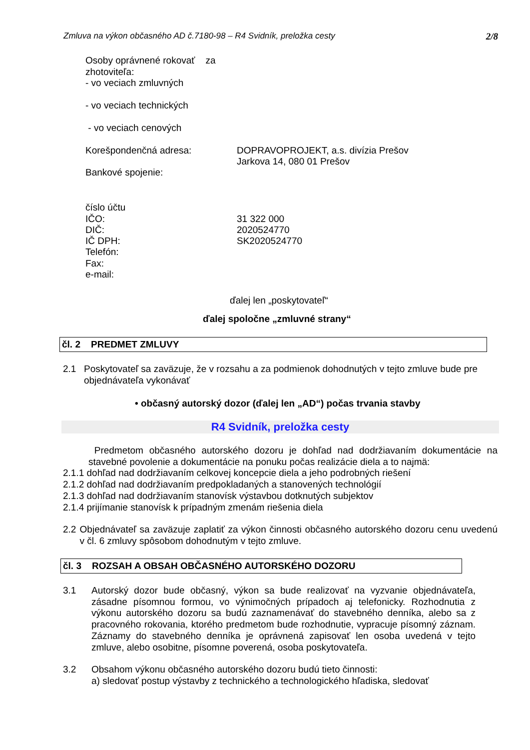Zmluva na výkon občasného AD č.7180-98 – R4 Svidník, preložka cesty 2/8
Osoby oprávnené rokovať za
zhotoviteľa:
- vo veciach zmluvných
- vo veciach technických
- vo veciach cenových
Korešpondenčná adresa: DOPRAVOPROJEKT, a.s. divízia Prešov
Jarkova 14, 080 01 Prešov
Bankové spojenie:
číslo účtu
IČO: 31 322 000
DIČ: 2020524770
IČ DPH: SK2020524770
Telefón:
Fax:
e-mail:
ďalej len „poskytovateľ“
ďalej spoločne „zmluvné strany“
čl. 2 PREDMET ZMLUVY
2.1
Poskytovateľ sa zaväzuje, že v rozsahu a za podmienok dohodnutých v tejto zmluve bude pre objednávateľa vykonávať
• občasný autorský dozor (ďalej len „AD“) počas trvania stavby
R4 Svidník, preložka cesty
Predmetom občasného autorského dozoru je dohľad nad dodržiavaním dokumentácie na stavebné povolenie a dokumentácie na ponuku počas realizácie diela a to najmä:
2.1.1 dohľad nad dodržiavaním celkovej koncepcie diela a jeho podrobných riešení
2.1.2 dohľad nad dodržiavaním predpokladaných a stanovených technológií
2.1.3 dohľad nad dodržiavaním stanovísk výstavbou dotknutých subjektov
2.1.4 prijímanie stanovísk k prípadným zmenám riešenia diela
2.2
Objednávateľ sa zaväzuje zaplatiť za výkon činnosti občasného autorského dozoru cenu uvedenú v čl. 6 zmluvy spôsobom dohodnutým v tejto zmluve.
čl. 3 ROZSAH A OBSAH OBČASNÉHO AUTORSKÉHO DOZORU
3.1
Autorský dozor bude občasný, výkon sa bude realizovať na vyzvanie objednávateľa, zásadne písomnou formou, vo výnimočných prípadoch aj telefonicky. Rozhodnutia z výkonu autorského dozoru sa budú zaznamenávať do stavebného denníka, alebo sa z pracovného rokovania, ktorého predmetom bude rozhodnutie, vypracuje písomný záznam. Záznamy do stavebného denníka je oprávnená zapisovať len osoba uvedená v tejto zmluve, alebo osobitne, písomne poverená, osoba poskytovateľa.
3.2
Obsahom výkonu občasného autorského dozoru budú tieto činnosti:
a) sledovať postup výstavby z technického a technologického hľadiska, sledovať